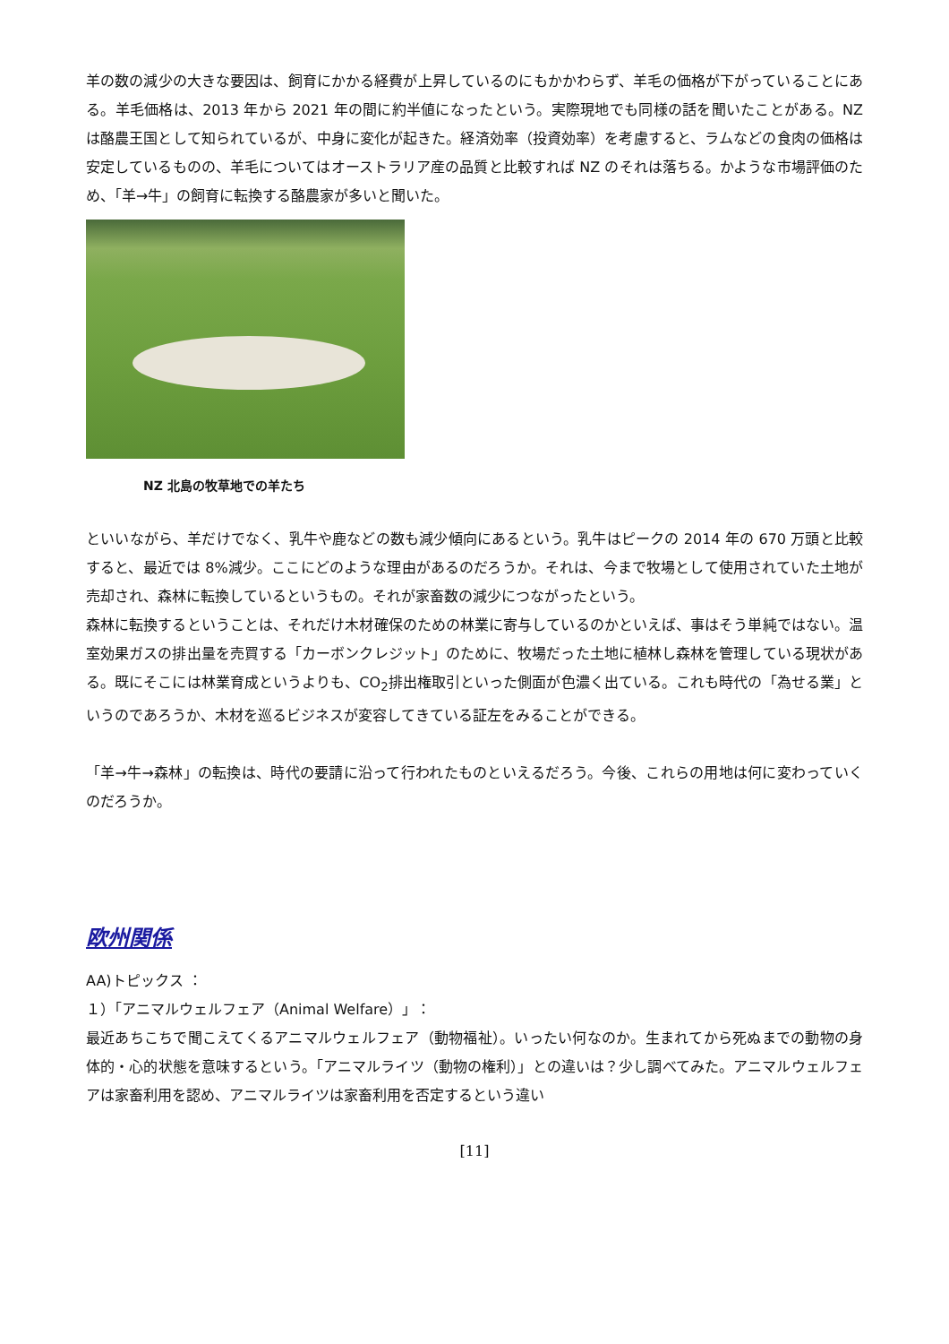羊の数の減少の大きな要因は、飼育にかかる経費が上昇しているのにもかかわらず、羊毛の価格が下がっていることにある。羊毛価格は、2013 年から 2021 年の間に約半値になったという。実際現地でも同様の話を聞いたことがある。NZ は酪農王国として知られているが、中身に変化が起きた。経済効率（投資効率）を考慮すると、ラムなどの食肉の価格は安定しているものの、羊毛についてはオーストラリア産の品質と比較すれば NZ のそれは落ちる。かような市場評価のため、「羊→牛」の飼育に転換する酪農家が多いと聞いた。
NZ 北島の牧草地での羊たち
といいながら、羊だけでなく、乳牛や鹿などの数も減少傾向にあるという。乳牛はピークの 2014 年の 670 万頭と比較すると、最近では 8%減少。ここにどのような理由があるのだろうか。それは、今まで牧場として使用されていた土地が売却され、森林に転換しているというもの。それが家畜数の減少につながったという。
森林に転換するということは、それだけ木材確保のための林業に寄与しているのかといえば、事はそう単純ではない。温室効果ガスの排出量を売買する「カーボンクレジット」のために、牧場だった土地に植林し森林を管理している現状がある。既にそこには林業育成というよりも、CO<sub>2</sub>排出権取引といった側面が色濃く出ている。これも時代の「為せる業」というのであろうか、木材を巡るビジネスが変容してきている証左をみることができる。
「羊→牛→森林」の転換は、時代の要請に沿って行われたものといえるだろう。今後、これらの用地は何に変わっていくのだろうか。
欧州関係
AA)トピックス ：
１）「アニマルウェルフェア（Animal Welfare）」：
最近あちこちで聞こえてくるアニマルウェルフェア（動物福祉）。いったい何なのか。生まれてから死ぬまでの動物の身体的・心的状態を意味するという。「アニマルライツ（動物の権利）」との違いは？少し調べてみた。アニマルウェルフェアは家畜利用を認め、アニマルライツは家畜利用を否定するという違い
[11]